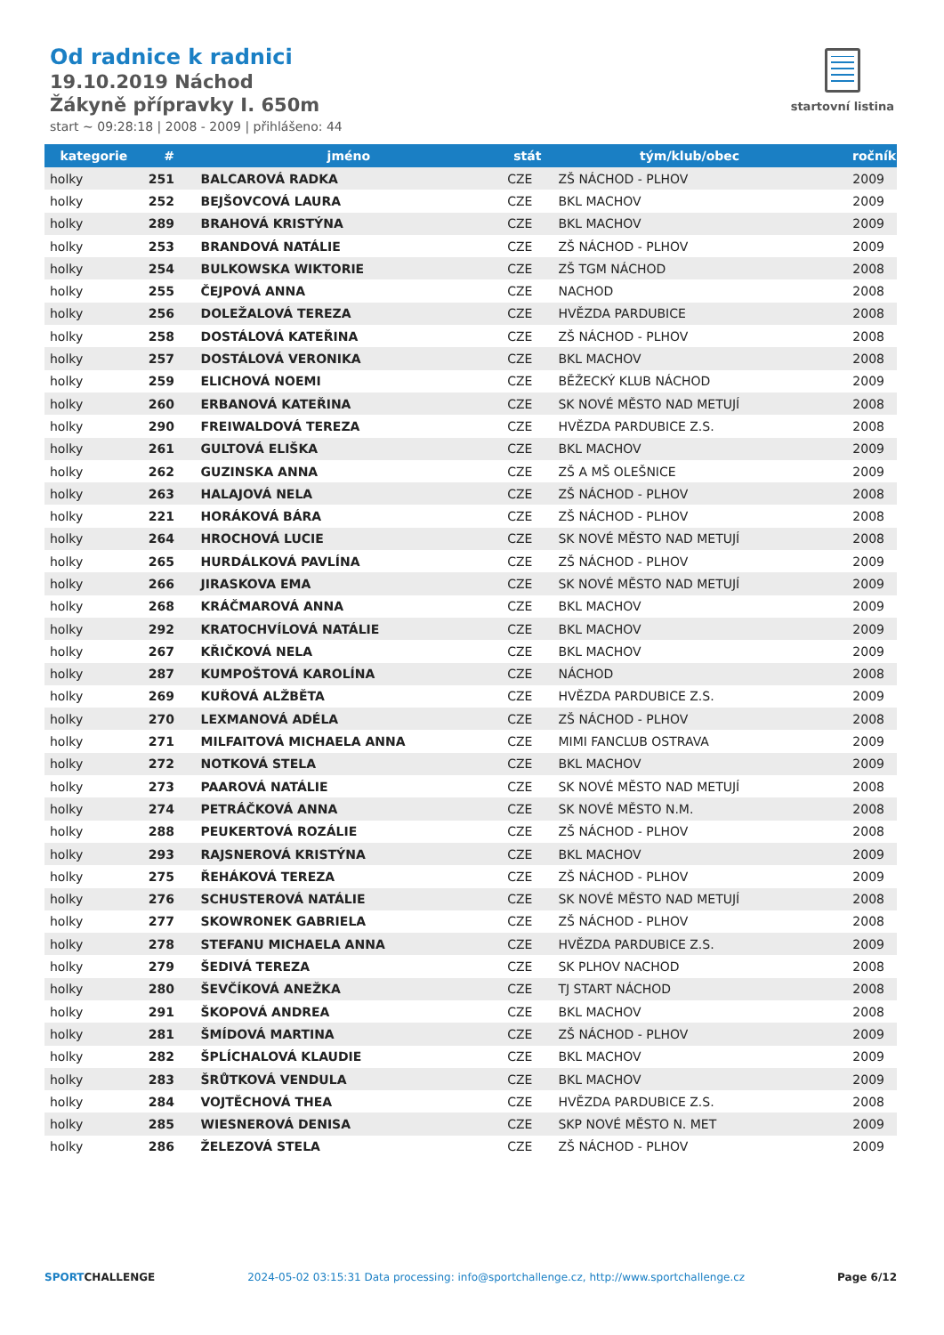Od radnice k radnici
19.10.2019 Náchod
Žákyně přípravky I. 650m
start ~ 09:28:18 | 2008 - 2009 | přihlášeno: 44
startovní listina
| kategorie | # | jméno | stát | tým/klub/obec | ročník |
| --- | --- | --- | --- | --- | --- |
| holky | 251 | BALCAROVÁ RADKA | CZE | ZŠ NÁCHOD - PLHOV | 2009 |
| holky | 252 | BEJŠOVCOVÁ LAURA | CZE | BKL MACHOV | 2009 |
| holky | 289 | BRAHOVÁ KRISTÝNA | CZE | BKL MACHOV | 2009 |
| holky | 253 | BRANDOVÁ NATÁLIE | CZE | ZŠ NÁCHOD - PLHOV | 2009 |
| holky | 254 | BULKOWSKA WIKTORIE | CZE | ZŠ TGM NÁCHOD | 2008 |
| holky | 255 | ČEJPOVÁ ANNA | CZE | NACHOD | 2008 |
| holky | 256 | DOLEŽALOVÁ TEREZA | CZE | HVĚZDA PARDUBICE | 2008 |
| holky | 258 | DOSTÁLOVÁ KATEŘINA | CZE | ZŠ NÁCHOD - PLHOV | 2008 |
| holky | 257 | DOSTÁLOVÁ VERONIKA | CZE | BKL MACHOV | 2008 |
| holky | 259 | ELICHOVÁ NOEMI | CZE | BĚŽECKÝ KLUB NÁCHOD | 2009 |
| holky | 260 | ERBANOVÁ KATEŘINA | CZE | SK NOVÉ MĚSTO NAD METUJÍ | 2008 |
| holky | 290 | FREIWALDOVÁ TEREZA | CZE | HVĚZDA PARDUBICE Z.S. | 2008 |
| holky | 261 | GULTOVÁ ELIŠKA | CZE | BKL MACHOV | 2009 |
| holky | 262 | GUZINSKA ANNA | CZE | ZŠ A MŠ OLEŠNICE | 2009 |
| holky | 263 | HALAJOVÁ NELA | CZE | ZŠ NÁCHOD - PLHOV | 2008 |
| holky | 221 | HORÁKOVÁ BÁRA | CZE | ZŠ NÁCHOD - PLHOV | 2008 |
| holky | 264 | HROCHOVÁ LUCIE | CZE | SK NOVÉ MĚSTO NAD METUJÍ | 2008 |
| holky | 265 | HURDÁLKOVÁ PAVLÍNA | CZE | ZŠ NÁCHOD - PLHOV | 2009 |
| holky | 266 | JIRASKOVA EMA | CZE | SK NOVÉ MĚSTO NAD METUJÍ | 2009 |
| holky | 268 | KRÁČMAROVÁ ANNA | CZE | BKL MACHOV | 2009 |
| holky | 292 | KRATOCHVÍLOVÁ NATÁLIE | CZE | BKL MACHOV | 2009 |
| holky | 267 | KŘIČKOVÁ NELA | CZE | BKL MACHOV | 2009 |
| holky | 287 | KUMPOŠTOVÁ KAROLÍNA | CZE | NÁCHOD | 2008 |
| holky | 269 | KUŘOVÁ ALŽBĚTA | CZE | HVĚZDA PARDUBICE Z.S. | 2009 |
| holky | 270 | LEXMANOVÁ ADÉLA | CZE | ZŠ NÁCHOD - PLHOV | 2008 |
| holky | 271 | MILFAITOVÁ MICHAELA ANNA | CZE | MIMI FANCLUB OSTRAVA | 2009 |
| holky | 272 | NOTKOVÁ STELA | CZE | BKL MACHOV | 2009 |
| holky | 273 | PAAROVÁ NATÁLIE | CZE | SK NOVÉ MĚSTO NAD METUJÍ | 2008 |
| holky | 274 | PETRÁČKOVÁ ANNA | CZE | SK NOVÉ MĚSTO N.M. | 2008 |
| holky | 288 | PEUKERTOVÁ ROZÁLIE | CZE | ZŠ NÁCHOD - PLHOV | 2008 |
| holky | 293 | RAJSNEROVÁ KRISTÝNA | CZE | BKL MACHOV | 2009 |
| holky | 275 | ŘEHÁKOVÁ TEREZA | CZE | ZŠ NÁCHOD - PLHOV | 2009 |
| holky | 276 | SCHUSTEROVÁ NATÁLIE | CZE | SK NOVÉ MĚSTO NAD METUJÍ | 2008 |
| holky | 277 | SKOWRONEK GABRIELA | CZE | ZŠ NÁCHOD - PLHOV | 2008 |
| holky | 278 | STEFANU MICHAELA ANNA | CZE | HVĚZDA PARDUBICE Z.S. | 2009 |
| holky | 279 | ŠEDIVÁ TEREZA | CZE | SK PLHOV NACHOD | 2008 |
| holky | 280 | ŠEVČÍKOVÁ ANEŽKA | CZE | TJ START NÁCHOD | 2008 |
| holky | 291 | ŠKOPOVÁ ANDREA | CZE | BKL MACHOV | 2008 |
| holky | 281 | ŠMÍDOVÁ MARTINA | CZE | ZŠ NÁCHOD - PLHOV | 2009 |
| holky | 282 | ŠPLÍCHALOVÁ KLAUDIE | CZE | BKL MACHOV | 2009 |
| holky | 283 | ŠRŮTKOVÁ VENDULA | CZE | BKL MACHOV | 2009 |
| holky | 284 | VOJTĚCHOVÁ THEA | CZE | HVĚZDA PARDUBICE Z.S. | 2008 |
| holky | 285 | WIESNEROVÁ DENISA | CZE | SKP NOVÉ MĚSTO N. MET | 2009 |
| holky | 286 | ŽELEZOVÁ STELA | CZE | ZŠ NÁCHOD - PLHOV | 2009 |
SPORTCHALLENGE 2024-05-02 03:15:31 Data processing: info@sportchallenge.cz, http://www.sportchallenge.cz Page 6/12